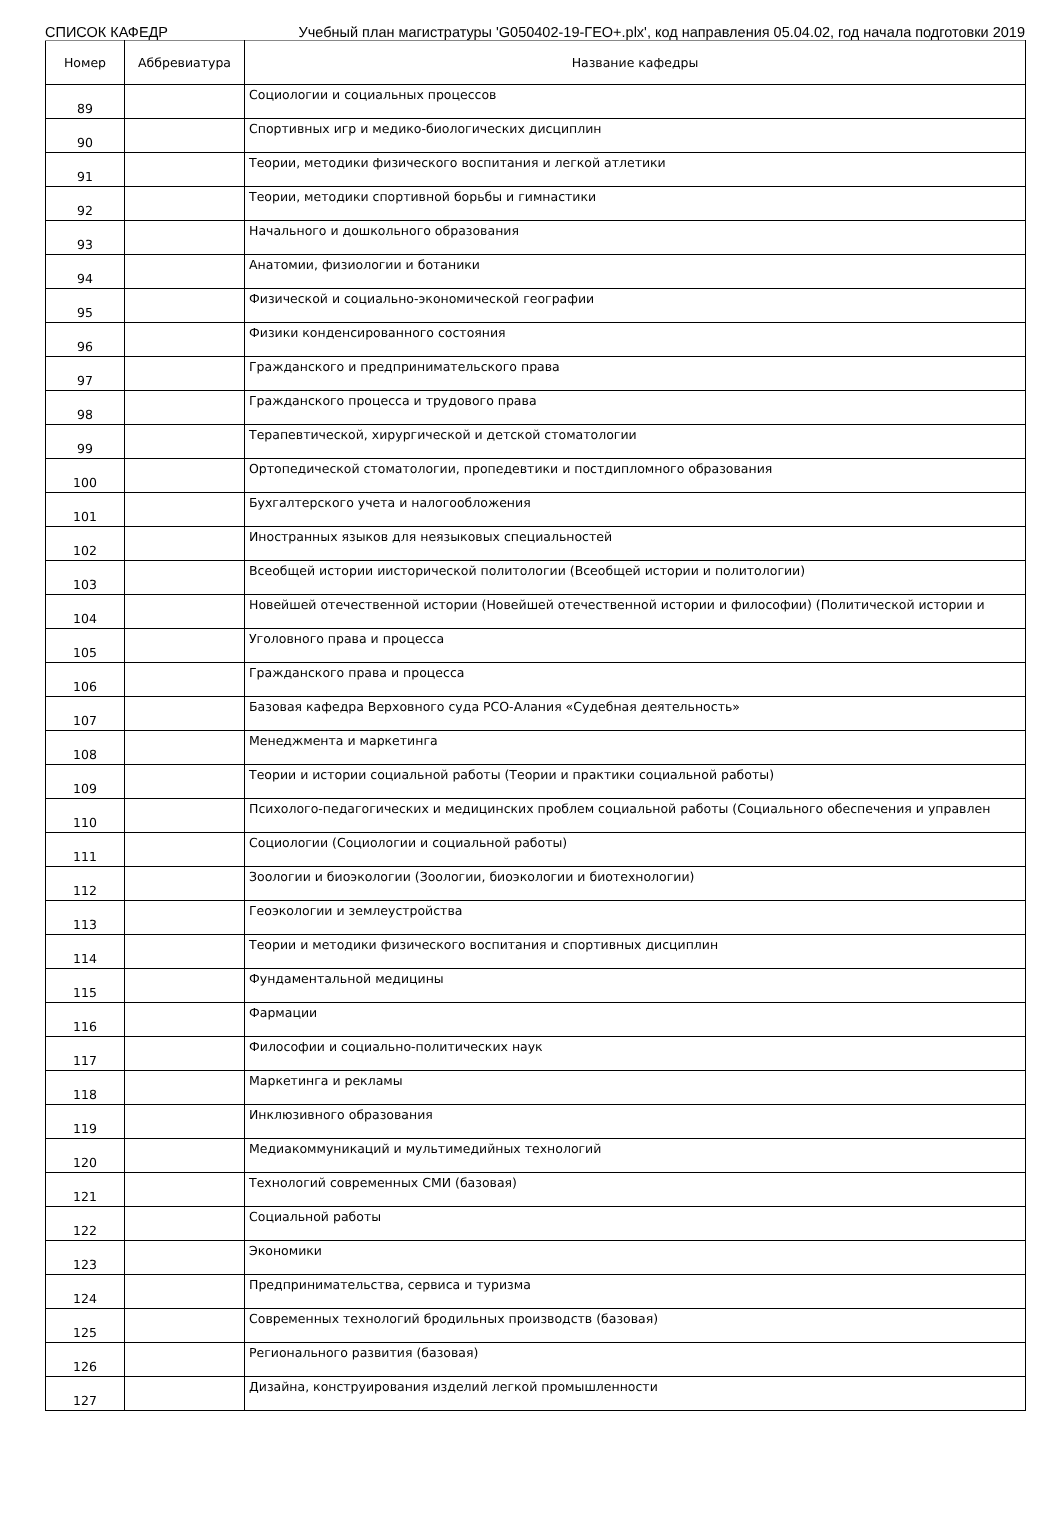СПИСОК КАФЕДР Учебный план магистратуры 'G050402-19-ГЕО+.plx', код направления 05.04.02, год начала подготовки 2019
| Номер | Аббревиатура | Название кафедры |
| --- | --- | --- |
| 89 | | Социологии и социальных процессов |
| 90 | | Спортивных игр и медико-биологических дисциплин |
| 91 | | Теории, методики физического воспитания и легкой атлетики |
| 92 | | Теории, методики спортивной борьбы и гимнастики |
| 93 | | Начального и дошкольного образования |
| 94 | | Анатомии, физиологии и ботаники |
| 95 | | Физической и социально-экономической географии |
| 96 | | Физики конденсированного состояния |
| 97 | | Гражданского и предпринимательского права |
| 98 | | Гражданского процесса и трудового права |
| 99 | | Терапевтической, хирургической и детской стоматологии |
| 100 | | Ортопедической стоматологии, пропедевтики и постдипломного образования |
| 101 | | Бухгалтерского учета и налогообложения |
| 102 | | Иностранных языков для неязыковых специальностей |
| 103 | | Всеобщей истории иисторической политологии (Всеобщей истории и политологии) |
| 104 | | Новейшей отечественной истории (Новейшей отечественной истории и философии) (Политической истории и |
| 105 | | Уголовного права и процесса |
| 106 | | Гражданского права и процесса |
| 107 | | Базовая кафедра Верховного суда РСО-Алания «Судебная деятельность» |
| 108 | | Менеджмента и маркетинга |
| 109 | | Теории и истории социальной работы (Теории и практики социальной работы) |
| 110 | | Психолого-педагогических и медицинских проблем социальной работы (Социального обеспечения и управлен |
| 111 | | Социологии (Социологии и социальной работы) |
| 112 | | Зоологии и биоэкологии (Зоологии, биоэкологии и биотехнологии) |
| 113 | | Геоэкологии и землеустройства |
| 114 | | Теории и методики физического воспитания и спортивных дисциплин |
| 115 | | Фундаментальной медицины |
| 116 | | Фармации |
| 117 | | Философии и социально-политических наук |
| 118 | | Маркетинга и рекламы |
| 119 | | Инклюзивного образования |
| 120 | | Медиакоммуникаций и мультимедийных технологий |
| 121 | | Технологий современных СМИ (базовая) |
| 122 | | Социальной работы |
| 123 | | Экономики |
| 124 | | Предпринимательства, сервиса и туризма |
| 125 | | Современных технологий бродильных производств (базовая) |
| 126 | | Регионального развития (базовая) |
| 127 | | Дизайна, конструирования изделий легкой промышленности |